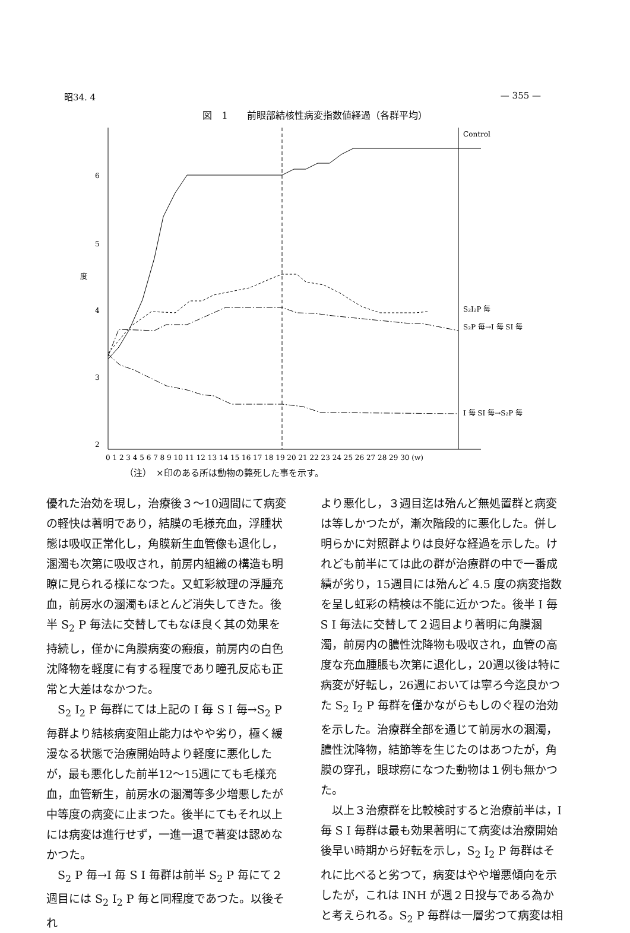昭34. 4 — 355 —
図　1　　前眼部結核性病変指数値経過（各群平均）
6
5
度
4
3
2
Control
S₂I₂P 毎
S₂P 毎→I 毎 SI 毎
I 毎 SI 毎→S₂P 毎
0 1 2 3 4 5 6 7 8 9 10 11 12 13 14 15 16 17 18 19 20 21 22 23 24 25 26 27 28 29 30 (w)
（注）　×印のある所は動物の斃死した事を示す。
優れた治効を現し，治療後３〜10週間にて病変の軽快は著明であり，結膜の毛様充血，浮腫状態は吸収正常化し，角膜新生血管像も退化し，溷濁も次第に吸収され，前房内組織の構造も明瞭に見られる様になつた。又虹彩紋理の浮腫充血，前房水の溷濁もほとんど消失してきた。後半 S<sub>2</sub> P 毎法に交替してもなほ良く其の効果を持続し，僅かに角膜病変の瘢痕，前房内の白色沈降物を軽度に有する程度であり瞳孔反応も正常と大差はなかつた。
　S<sub>2</sub> I<sub>2</sub> P 毎群にては上記の I 毎 S I 毎→S<sub>2</sub> P 毎群より結核病変阻止能力はやや劣り，極く緩漫なる状態で治療開始時より軽度に悪化したが，最も悪化した前半12〜15週にても毛様充血，血管新生，前房水の溷濁等多少増悪したが中等度の病変に止まつた。後半にてもそれ以上には病変は進行せず，一進一退で著変は認めなかつた。
　S<sub>2</sub> P 毎→I 毎 S I 毎群は前半 S<sub>2</sub> P 毎にて２週目には S<sub>2</sub> I<sub>2</sub> P 毎と同程度であつた。以後それ
より悪化し，３週目迄は殆んど無処置群と病変は等しかつたが，漸次階段的に悪化した。併し明らかに対照群よりは良好な経過を示した。けれども前半にては此の群が治療群の中で一番成績が劣り，15週目には殆んど 4.5 度の病変指数を呈し虹彩の精検は不能に近かつた。後半 I 毎 S I 毎法に交替して２週目より著明に角膜溷濁，前房内の膿性沈降物も吸収され，血管の高度な充血腫脹も次第に退化し，20週以後は特に病変が好転し，26週においては寧ろ今迄良かつた S<sub>2</sub> I<sub>2</sub> P 毎群を僅かながらもしのぐ程の治効を示した。治療群全部を通じて前房水の溷濁，膿性沈降物，結節等を生じたのはあつたが，角膜の穿孔，眼球癆になつた動物は１例も無かつた。
　以上３治療群を比較検討すると治療前半は，I 毎 S I 毎群は最も効果著明にて病変は治療開始後早い時期から好転を示し，S<sub>2</sub> I<sub>2</sub> P 毎群はそれに比べると劣つて，病変はやや増悪傾向を示したが，これは INH が週２日投与である為かと考えられる。S<sub>2</sub> P 毎群は一層劣つて病変は相